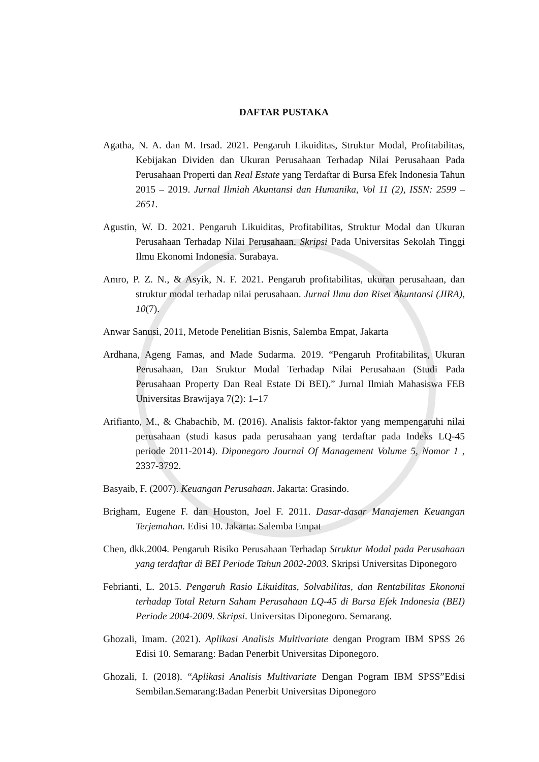DAFTAR PUSTAKA
Agatha, N. A. dan M. Irsad. 2021. Pengaruh Likuiditas, Struktur Modal, Profitabilitas, Kebijakan Dividen dan Ukuran Perusahaan Terhadap Nilai Perusahaan Pada Perusahaan Properti dan Real Estate yang Terdaftar di Bursa Efek Indonesia Tahun 2015 – 2019. Jurnal Ilmiah Akuntansi dan Humanika, Vol 11 (2), ISSN: 2599 – 2651.
Agustin, W. D. 2021. Pengaruh Likuiditas, Profitabilitas, Struktur Modal dan Ukuran Perusahaan Terhadap Nilai Perusahaan. Skripsi Pada Universitas Sekolah Tinggi Ilmu Ekonomi Indonesia. Surabaya.
Amro, P. Z. N., & Asyik, N. F. 2021. Pengaruh profitabilitas, ukuran perusahaan, dan struktur modal terhadap nilai perusahaan. Jurnal Ilmu dan Riset Akuntansi (JIRA), 10(7).
Anwar Sanusi, 2011, Metode Penelitian Bisnis, Salemba Empat, Jakarta
Ardhana, Ageng Famas, and Made Sudarma. 2019. “Pengaruh Profitabilitas, Ukuran Perusahaan, Dan Sruktur Modal Terhadap Nilai Perusahaan (Studi Pada Perusahaan Property Dan Real Estate Di BEI).” Jurnal Ilmiah Mahasiswa FEB Universitas Brawijaya 7(2): 1–17
Arifianto, M., & Chabachib, M. (2016). Analisis faktor-faktor yang mempengaruhi nilai perusahaan (studi kasus pada perusahaan yang terdaftar pada Indeks LQ-45 periode 2011-2014). Diponegoro Journal Of Management Volume 5, Nomor 1 , 2337-3792.
Basyaib, F. (2007). Keuangan Perusahaan. Jakarta: Grasindo.
Brigham, Eugene F. dan Houston, Joel F. 2011. Dasar-dasar Manajemen Keuangan Terjemahan. Edisi 10. Jakarta: Salemba Empat
Chen, dkk.2004. Pengaruh Risiko Perusahaan Terhadap Struktur Modal pada Perusahaan yang terdaftar di BEI Periode Tahun 2002-2003. Skripsi Universitas Diponegoro
Febrianti, L. 2015. Pengaruh Rasio Likuiditas, Solvabilitas, dan Rentabilitas Ekonomi terhadap Total Return Saham Perusahaan LQ-45 di Bursa Efek Indonesia (BEI) Periode 2004-2009. Skripsi. Universitas Diponegoro. Semarang.
Ghozali, Imam. (2021). Aplikasi Analisis Multivariate dengan Program IBM SPSS 26 Edisi 10. Semarang: Badan Penerbit Universitas Diponegoro.
Ghozali, I. (2018). “Aplikasi Analisis Multivariate Dengan Pogram IBM SPSS”Edisi Sembilan.Semarang:Badan Penerbit Universitas Diponegoro